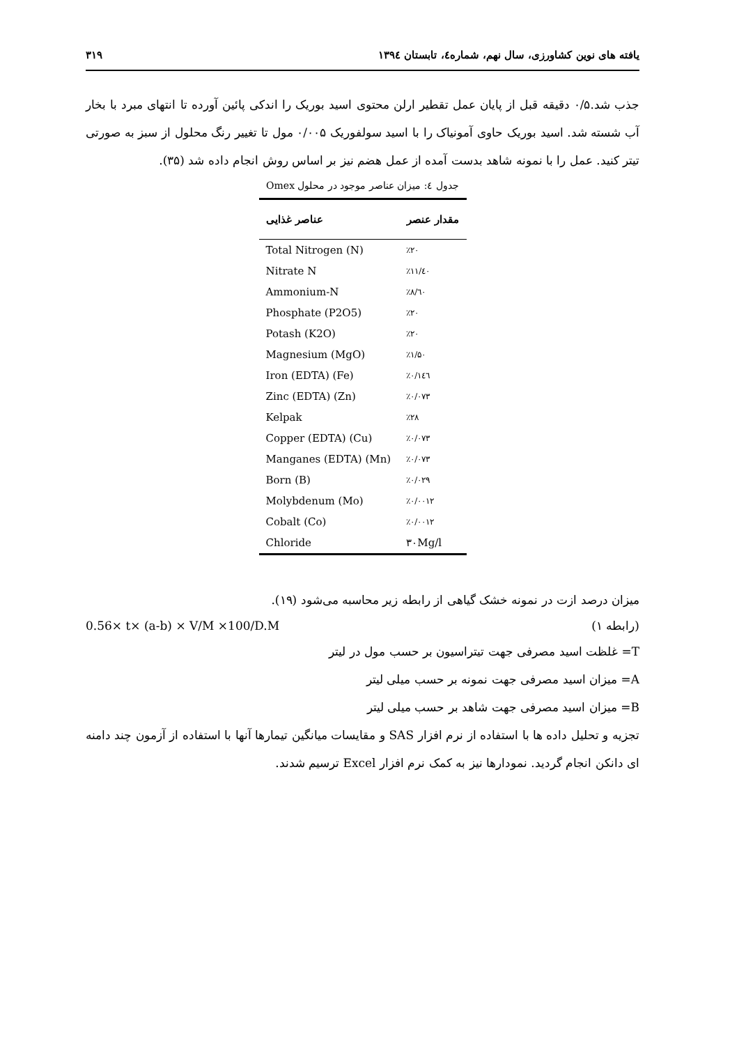یافته های نوین کشاورزی، سال نهم، شماره٤، تابستان ١٣٩٤ ٣١٩
جذب شد.۰/۵ دقیقه قبل از پایان عمل تقطیر ارلن محتوی اسید بوریک را اندکی پائین آورده تا انتهای مبرد با بخار آب شسته شد. اسید بوریک حاوی آمونیاک را با اسید سولفوریک ۰/۰۰۵ مول تا تغییر رنگ محلول از سبز به صورتی تیتر کنید. عمل را با نمونه شاهد بدست آمده از عمل هضم نیز بر اساس روش انجام داده شد (۳۵).
جدول ٤: میزان عناصر موجود در محلول Omex
| مقدار عنصر | عناصر غذایی |
| --- | --- |
| ٪۲۰ | Total Nitrogen (N) |
| ٪۱۱/٤۰ | Nitrate N |
| ٪۸/٦۰ | Ammonium-N |
| ٪۲۰ | Phosphate (P2O5) |
| ٪۲۰ | Potash (K2O) |
| ٪۱/۵۰ | Magnesium (MgO) |
| ٪۰/۱٤٦ | Iron (EDTA) (Fe) |
| ٪۰/۰۷۳ | Zinc (EDTA) (Zn) |
| ٪۲۸ | Kelpak |
| ٪۰/۰۷۳ | Copper (EDTA) (Cu) |
| ٪۰/۰۷۳ | Manganes (EDTA) (Mn) |
| ٪۰/۰۲۹ | Born (B) |
| ٪۰/۰۰۱۲ | Molybdenum (Mo) |
| ٪۰/۰۰۱۲ | Cobalt (Co) |
| ۳۰Mg/l | Chloride |
میزان درصد ازت در نمونه خشک گیاهی از رابطه زیر محاسبه می‌شود (۱۹).
(رابطه ۱) 0.56× t× (a-b) × V/M ×100/D.M
T= غلظت اسید مصرفی جهت تیتراسیون بر حسب مول در لیتر
A= میزان اسید مصرفی جهت نمونه بر حسب میلی لیتر
B= میزان اسید مصرفی جهت شاهد بر حسب میلی لیتر
تجزیه و تحلیل داده ها با استفاده از نرم افزار SAS و مقایسات میانگین تیمارها آنها با استفاده از آزمون چند دامنه ای دانکن انجام گردید. نمودارها نیز به کمک نرم افزار Excel ترسیم شدند.